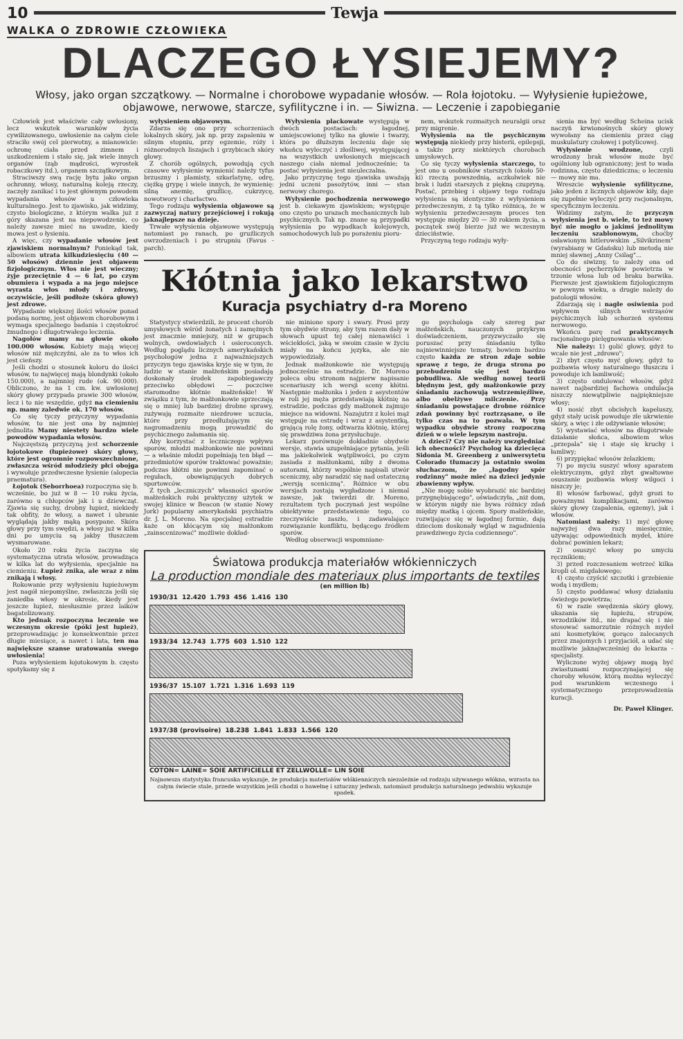10 Tewja
WALKA O ZDROWIE CZŁOWIEKA
DLACZEGO ŁYSIEJEMY?
Włosy, jako organ szczątkowy. — Normalne i chorobowe wypadanie włosów. — Rola łojotoku. — Wyłysienie łupieżowe, objawowe, nerwowe, starcze, syfilityczne i in. — Siwizna. — Leczenie i zapobieganie
Człowiek jest właściwie cały uwłosiony, lecz wskutek warunków życia cywilizowanego, uwłosienie na całym ciele straciło swój cel pierwotny, a mianowicie: ochronę ciała przed zimnem i uszkodzeniem i stało się, jak wiele innych organów (ząb mądrości, wyrostek robaczkowy itd.), organem szczątkowym.
Straciwszy swą rację bytu jako organ ochronny, włosy, naturalną koleją rzeczy, zaczęły zanikać i to jest głównym powodem wypadania włosów u człowieka kulturalnego. Jest to zjawisko, jak widzimy, czysto biologiczne, z którym walka już z góry skazana jest na niepowodzenie, co należy zawsze mieć na uwadze, kiedy mowa jest o łysieniu.
A więc, czy wypadanie włosów jest zjawiskiem normalnym? Poniekąd tak, albowiem utrata kilkudziesięciu (40 — 50 włosów) dziennie jest objawem fizjologicznym. Włos nie jest wieczny; żyje przeciętnie 4 — 6 lat, po czym obumiera i wypada a na jego miejsce wyrasta włos młody i zdrowy, oczywiście, jeśli podłoże (skóra głowy) jest zdrowe.
Wypadanie większej ilości włosów ponad podaną normę, jest objawem chorobowym i wymaga specjalnego badania i częstokroć żmudnego i długotrwałego leczenia.
Nagołów mamy na głowie około 100.000 włosów. Kobiety mają więcej włosów niż mężczyźni, ale za to włos ich jest cieńszy.
Jeśli chodzi o stosunek koloru do ilości włosów, to najwięcej mają blondynki (około 150.000), a najmniej rude (ok. 90.000). Obliczono, że na 1 cm. kw. uwłosionej skóry głowy przypada prawie 300 włosów, lecz i to nie wszędzie, gdyż na ciemieniu np. mamy zaledwie ok. 170 włosów.
Co się tyczy przyczyny wypadania włosów, to nie jest ona by najmniej jednolita Mamy niestety bardzo wiele powodów wypadania włosów.
Najczęstszą przyczyną jest schorzenie łojotokowe (łupieżowe) skóry głowy, które jest ogromnie rozpowszechnione, zwłaszcza wśród młodzieży płci obojga i wywołuje przedwczesne łysienie (alopecia praematura).
Łojotok (Seborrhoea) rozpoczyna się b. wcześnie, bo już w 8 — 10 roku życia, zarówno u chłopców jak i u dziewcząt. Zjawia się suchy, drobny łupież, niekiedy tak obfity, że włosy, a nawet i ubranie wyglądają jakby mąką posypane. Skóra głowy przy tym swędzi, a włosy już w kilka dni po umyciu są jakby tłuszczem wysmarowane.
Około 20 roku życia zaczyna się systematyczna utrata włosów, prowadząca w kilka lat do wyłysienia, specjalnie na ciemieniu. Łupież znika, ale wraz z nim znikają i włosy.
Rokowanie przy wyłysieniu łupieżowym jest nagół niepomyślne, zwłaszcza jeśli się zaniedba włosy w okresie, kiedy jest jeszcze łupież, niesłusznie przez laików bagatelizowany.
Kto jednak rozpoczyna leczenie we wczesnym okresie (póki jest łupież), przeprowadzając je konsekwentnie przez długie miesiące, a nawet i lata, ten ma największe szanse uratowania swego uwłosienia!
Poza wyłysieniem łojotokowym b. często spotykamy się z
wyłysieniem objawowym.
Zdarza się ono przy schorzeniach lokalnych skóry, jak np. przy zapaleniu w silnym stopniu, przy egzemie, róży i różnorodnych liszajach i grzybicach skóry głowy.
Z chorób ogólnych, powodują cych czasowe wyłysienie wymienić należy tyfus brzuszny i plamisty, szkarlatynę, odrę, ciężką grypę i wiele innych, że wymienię: silną anemię, gruźlicę, cukrzycę, nowotwory i charłactwo.
Tego rodzaju wyłysienia objawowe są zazwyczaj natury przejściowej i rokują jaknajlepsze na dzieje.
Trwałe wyłysienia objawowe występują natomiast po ranach, po gruźliczych owrzodzeniach i po strupniu (Favus - parch).
Wyłysienia plackowate występują w dwóch postaciach: łagodnej, umiejscowionej tylko na głowie i twarzy, która po dłuższym leczeniu daje się wkońcu wyleczyć i złośliwej, występującej na wszystkich uwłosionych miejscach naszego ciała niemal jednocześnie; ta postać wyłysienia jest nieuleczalna.
Jako przyczynę tego zjawiska uważają jedni uczeni pasożytów, inni — stan nerwowy chorego.
Wyłysienie pochodzenia nerwowego jest b. ciekawym zjawiskiem; występuje ono często po urazach mechanicznych lub psychicznych. Tak np. znane są przypadki wyłysienia po wypadkach kolejowych, samochodowych lub po porażeniu pioru-
nem, wskutek rozmaitych neuralgii oraz przy migrenie.
Wyłysienia na tle psychicznym występują niekiedy przy histerii, epilepsji, a także przy niektórych chorobach umysłowych.
Co się tyczy wyłysienia starczego, to jest ono u osobników starszych (około 50-ki) rzeczą powszednią, aczkolwiek nie brak i ludzi starszych z piękną czupryną. Postać, przebieg i objawy tego rodzaju wyłysienia są identyczne z wyłysieniem przedwczesnym, z tą tylko różnicą, że w wyłysieniu przedwczesnym proces ten występuje między 20 — 30 rokiem życia, a początek swój bierze już we wczesnym dzieciństwie.
Przyczyną tego rodzaju wyły-
Kłótnia jako lekarstwo
Kuracja psychiatry d-ra Moreno
Statystycy stwierdzili, że procent chorób umysłowych wśród żonatych i zamężnych jest znacznie mniejszy, niż w grupach wolnych, owdowiałych i osieroconych. Według poglądu licznych amerykańskich psychologów jedna z najważniejszych przyczyn tego zjawiska kryje się w tym, że ludzie w stanie małżeńskim posiadają doskonały środek zapobiegawczy przeciwko obłędowi — poczciwe staromodne kłótnie małżeńskie! W związku z tym, że małżonkowie sprzeczają się o mniej lub bardziej drobne sprawy, zużywają rozmaite niezdrowe uczucia, które przy przedłużającym się nagromadzeniu mogą prowadzić do psychicznego załamania się.
Aby korzystać z leczniczego wpływu sporów, młodzi małżonkowie nie powinni — a właśnie młodzi popełniają ten błąd — przedmiotów sporów traktować poważnie; podczas kłótni nie powinni zapominać o regułach, obowiązujących dobrych sportowców.
Z tych „leczniczych" własności sporów małżeńskich robi praktyczny użytek w swojej klinice w Beacon (w stanie Nowy Jork) popularny amerykański psychiatra dr. J. L. Moreno. Na specjalnej estradzie każe on kłócącym się małżonkom „zainscenizować" możliwie dokład-
nie minione spory i swary. Prosi przy tym obydwie strony, aby tym razem dały w słowach upust tej całej nienawiści i wściekłości, jaką w swoim czasie w życiu miały na końcu języka, ale nie wypowiedziały.
Jednak małżonkowie nie występują jednocześnie na estradzie. Dr. Moreno poleca obu stronom najpierw napisanie scenariuszy ich wersji sceny kłótni. Następnie małżonka i jeden z asystentów w roli jej męża przedstawiają kłótnię na estradzie, podczas gdy małżonek zajmuje miejsce na widowni. Nazajutrz z kolei mąż wstępuje na estradę i wraz z asystentką, grającą rolę żony, odtwarza kłótnię, której się prawdziwa żona przysłuchuje.
Lekarz porównuje dokładnie obydwie wersje, stawia uzupełniające pytania, jeśli ma jakiekolwiek wątpliwości, po czym zasiada z małżonkami, niby z dwoma autorami, którzy wspólnie napisali utwór sceniczny, aby naradzić się nad ostateczną „wersją sceniczną". Różnice w obu wersjach zostają wygładzone i niemal zawsze, jak twierdzi dr. Moreno, rezultatem tych poczynań jest wspólne obiektywne przedstawienie tego, co rzeczywiście zaszło, i zadawalające rozwiązanie konfliktu, będącego źródłem sporów.
Według obserwacji wspomniane-
go psychologa cały szereg par małżeńskich, nauczonych przykrym doświadczeniem, przyzwyczaiło się poruszać przy śniadaniu tylko najniewinniejsze tematy, bowiem bardzo często każda ze stron zdaje sobie sprawę z tego, że druga strona po przebudzeniu się jest bardzo pobudliwa. Ale według nowej teorii błędnym jest, gdy małżonkowie przy śniadaniu zachowują wstrzemięźliwe, albo obelżywe milczenie. Przy śniadaniu powstające drobne różnice zdań powinny być roztrząsane, o ile tylko czas na to pozwala. W tym wypadku obydwie strony rozpoczną dzień w o wiele lepszym nastroju.
A dzieci? Czy nie należy uwzględniać ich obecności? Psycholog ka dziecięca Sidonia M. Greenberg z uniwersytetu Colorado tłumaczy ja ostatnio swoim słuchaczom, że „łagodny spór rodzinny" może mieć na dzieci jedynie zbawienny wpływ.
„Nie mogę sobie wyobrazić nic bardziej przygnębiającego", oświadczyła, „niż dom, w którym nigdy nie bywa różnicy zdań między matką i ojcem. Spory małżeńskie, rozwijające się w łagodnej formie, dają dzieciom doskonały wgląd w zagadnienia prawdziwego życia codziennego".
Światowa produkcja materiałów włókienniczych
La production mondiale des materiaux plus importants de textiles
(en million lb)
1930/31 12.420 1.793 456 1.416 130
1933/34 12.743 1.775 603 1.510 122
1936/37 15.107 1.721 1.316 1.693 119
1937/38 (provisoire) 18.238 1.841 1.833 1.566 120
COTON= LAINE= SOIE ARTIFICIELLE ET ZELLWOLLE= LIN SOIE
Najnowsza statystyka francuska wykazuje, że produkcja materiałów włókienniczych niezależnie od rodzaju używanego włókna, wzrasta na całym świecie stale, przede wszystkim jeśli chodzi o bawełnę i sztuczny jedwab, natomiast produkcja naturalnego jedwabiu wykazuje spadek.
sienia ma być według Scheina ucisk naczyń krwionośnych skóry głowy wywołany na ciemieniu przez ciąg muskulatury czołowej i potylicowej.
Wyłysienie wrodzone, czyli wrodzony brak włosów może być ogólniony lub ograniczony; jest to wada rodzinna, często dziedziczna; o leczeniu — mowy nie ma.
Wreszcie wyłysienie syfilityczne, jako jeden z licznych objawów kiły, daje się zupełnie wyleczyć przy racjonalnym, specyficznym leczeniu.
Widzimy zatym, że przyczyn wyłysienia jest b. wiele, to też mowy być nie mogło o jakimś jednolitym leczeniu szablonowym, choćby osławionym hitlerowskim „Silvikrinem" (wyrabiany w Gdańsku) lub metodą nie mniej sławnej „Anny Csilag"...
Co do siwizny, to zależy ona od obecności pęcherzyków powietrza w trzonie włosa lub od braku barwika. Pierwsze jest zjawiskiem fizjologicznym w pewnym wieku, a drugie należy do patologii włosów.
Zdarzają się i nagłe osiwienia pod wpływem silnych wstrząsów psychicznych lub schorzeń systemu nerwowego.
Wkońcu parę rad praktycznych racjonalnego pielęgnowania włosów:
Nie należy: 1) golić głowy, gdyż to wcale nie jest „zdrowo";
2) zbyt często myć głowy, gdyż to pozbawia włosy naturalnego tłuszczu i powoduje ich łamliwość;
3) często ondulować włosów, gdyż nawet najbardziej fachowa ondulacja niszczy niewątpliwie najpiękniejsze włosy;
4) nosić zbyt obcisłych kapeluszy, gdyż stały ucisk powoduje złe ukrwienie skóry, a więc i złe odżywianie włosów;
5) wystawiać włosów na długotrwałe działanie słońca, albowiem włos „przepala" się i staje się kruchy i łamliwy;
6) przypiękać włosów żelazkiem;
7) po myciu suszyć włosy aparatem elektrycznym, gdyż zbyt gwałtowne osuszanie pozbawia włosy wilgoci i niszczy je;
8) włosów farbować, gdyż grozi to poważnymi komplikacjami, zarówno skóry głowy (zapalenia, egzemy), jak i włosów.
Natomiast należy: 1) myć głowę najwyżej dwa razy miesięcznie, używając odpowiednich mydeł, które dobrać powinien lekarz;
2) osuszyć włosy po umyciu ręcznikiem;
3) przed rozczesaniem wetrzeć kilka kropli ol. migdałowego;
4) często czyścić szczotki i grzebienie wodą i mydłem;
5) często poddawać włosy działaniu świeżego powietrza;
6) w razie swędzenia skóry głowy, ukazania się łupieżu, strupów, wrzodzików itd., nie drapać się i nie stosować samorzutnie różnych mydeł ani kosmetyków, gorąco zalecanych przez znajomych i przyjaciół, a udać się możliwie jaknajwcześniej do lekarza - specjalisty.
Wyliczone wyżej objawy mogą być zwiastunami rozpoczynającej się choroby włosów, którą można wyleczyć pod warunkiem wczesnego i systematycznego przeprowadzenia kuracji.
Dr. Paweł Klinger.